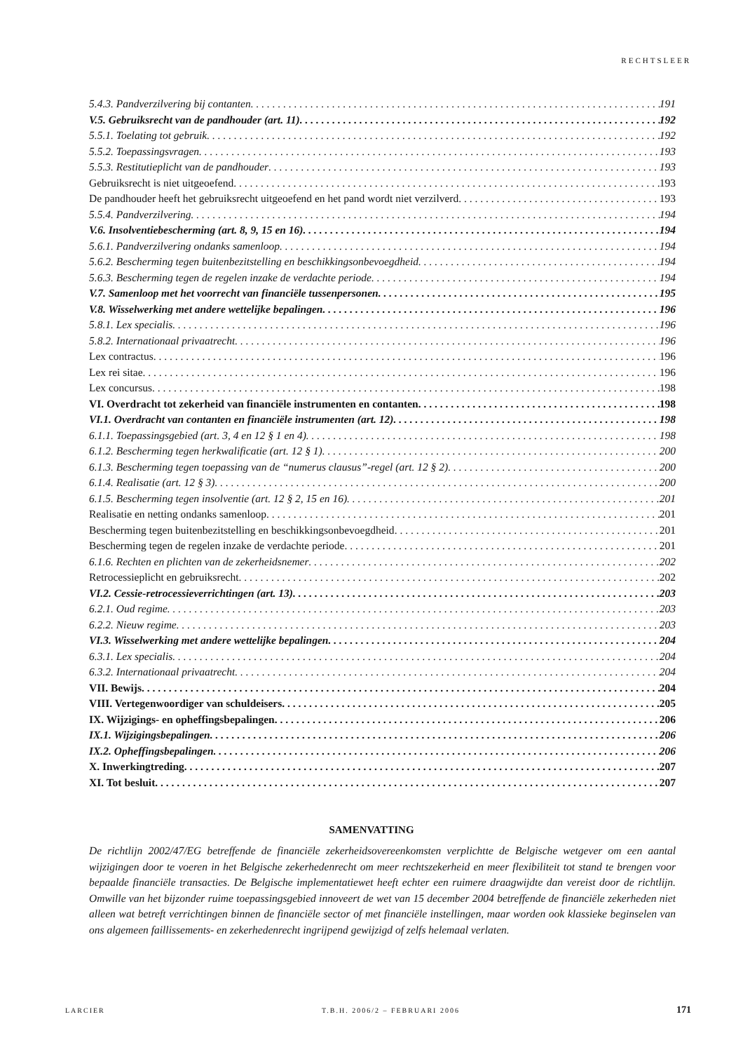RECHTSLEER
5.4.3. Pandverzilvering bij contanten 191
V.5. Gebruiksrecht van de pandhouder (art. 11) 192
5.5.1. Toelating tot gebruik 192
5.5.2. Toepassingsvragen 193
5.5.3. Restitutieplicht van de pandhouder 193
Gebruiksrecht is niet uitgeoefend 193
De pandhouder heeft het gebruiksrecht uitgeoefend en het pand wordt niet verzilverd 193
5.5.4. Pandverzilvering 194
V.6. Insolventiebescherming (art. 8, 9, 15 en 16) 194
5.6.1. Pandverzilvering ondanks samenloop 194
5.6.2. Bescherming tegen buitenbezitstelling en beschikkingsonbevoegdheid 194
5.6.3. Bescherming tegen de regelen inzake de verdachte periode 194
V.7. Samenloop met het voorrecht van financiële tussenpersonen 195
V.8. Wisselwerking met andere wettelijke bepalingen 196
5.8.1. Lex specialis 196
5.8.2. Internationaal privaatrecht 196
Lex contractus 196
Lex rei sitae 196
Lex concursus 198
VI. Overdracht tot zekerheid van financiële instrumenten en contanten 198
VI.1. Overdracht van contanten en financiële instrumenten (art. 12) 198
6.1.1. Toepassingsgebied (art. 3, 4 en 12 § 1 en 4) 198
6.1.2. Bescherming tegen herkwalificatie (art. 12 § 1) 200
6.1.3. Bescherming tegen toepassing van de “numerus clausus”-regel (art. 12 § 2) 200
6.1.4. Realisatie (art. 12 § 3) 200
6.1.5. Bescherming tegen insolventie (art. 12 § 2, 15 en 16) 201
Realisatie en netting ondanks samenloop 201
Bescherming tegen buitenbezitstelling en beschikkingsonbevoegdheid 201
Bescherming tegen de regelen inzake de verdachte periode 201
6.1.6. Rechten en plichten van de zekerheidsnemer 202
Retrocessieplicht en gebruiksrecht 202
VI.2. Cessie-retrocessieverrichtingen (art. 13) 203
6.2.1. Oud regime 203
6.2.2. Nieuw regime 203
VI.3. Wisselwerking met andere wettelijke bepalingen 204
6.3.1. Lex specialis 204
6.3.2. Internationaal privaatrecht 204
VII. Bewijs 204
VIII. Vertegenwoordiger van schuldeisers 205
IX. Wijzigings- en opheffingsbepalingen 206
IX.1. Wijzigingsbepalingen 206
IX.2. Opheffingsbepalingen 206
X. Inwerkingtreding 207
XI. Tot besluit 207
SAMENVATTING
De richtlijn 2002/47/EG betreffende de financiële zekerheidsovereenkomsten verplichtte de Belgische wetgever om een aantal wijzigingen door te voeren in het Belgische zekerhedenrecht om meer rechtszekerheid en meer flexibiliteit tot stand te brengen voor bepaalde financiële transacties. De Belgische implementatiewet heeft echter een ruimere draagwijdte dan vereist door de richtlijn. Omwille van het bijzonder ruime toepassingsgebied innoveert de wet van 15 december 2004 betreffende de financiële zekerheden niet alleen wat betreft verrichtingen binnen de financiële sector of met financiële instellingen, maar worden ook klassieke beginselen van ons algemeen faillissements- en zekerhedenrecht ingrijpend gewijzigd of zelfs helemaal verlaten.
LARCIER T.B.H. 2006/2 – FEBRUARI 2006 171